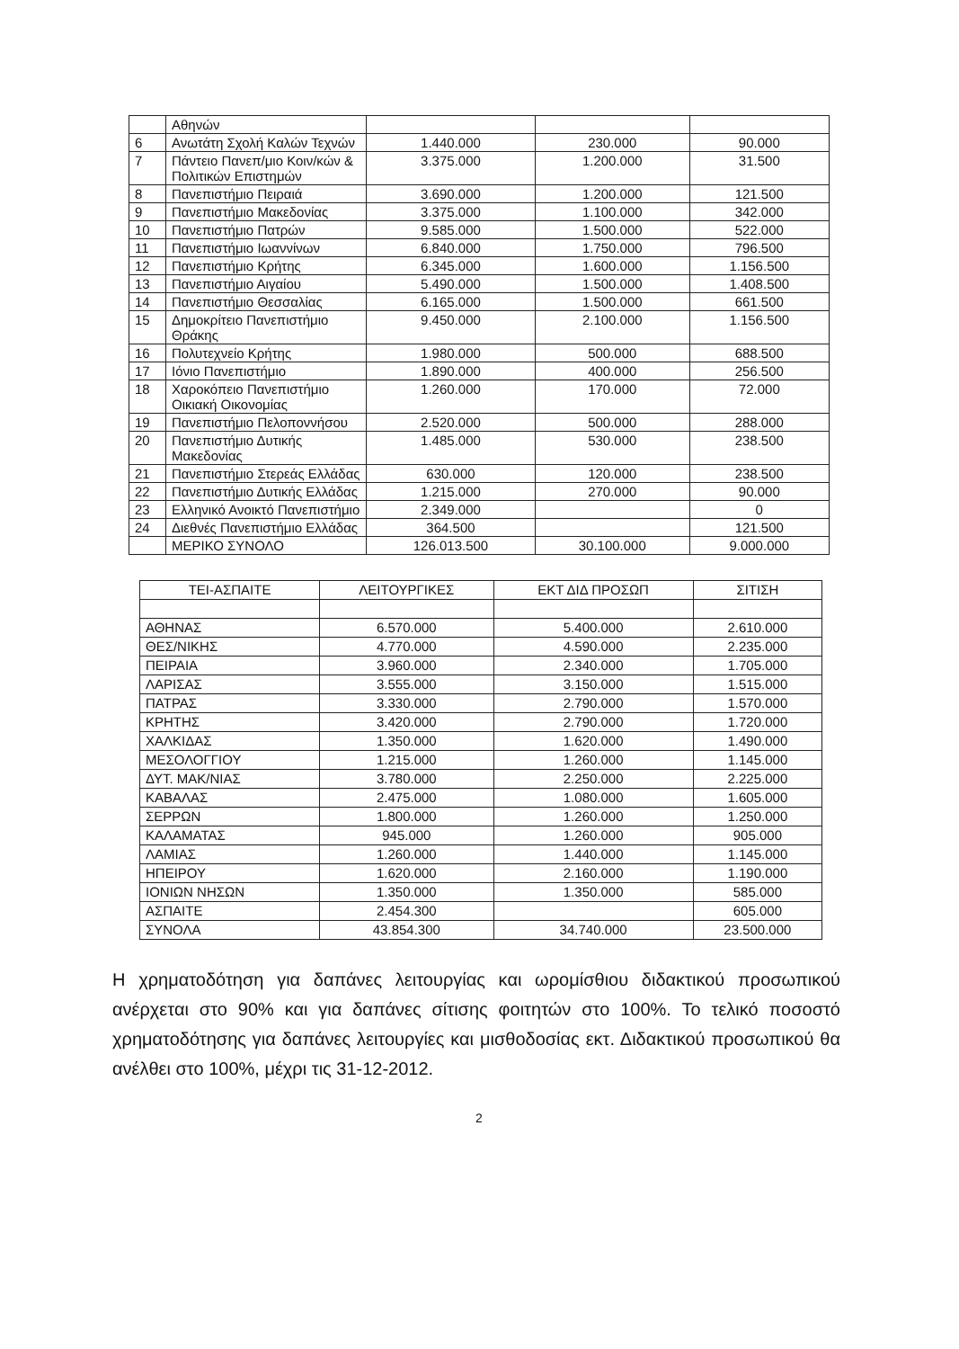| | Αθηνών | | | |
| 6 | Ανωτάτη Σχολή Καλών Τεχνών | 1.440.000 | 230.000 | 90.000 |
| 7 | Πάντειο Πανεπ/μιο Κοιν/κών & Πολιτικών Επιστημών | 3.375.000 | 1.200.000 | 31.500 |
| 8 | Πανεπιστήμιο Πειραιά | 3.690.000 | 1.200.000 | 121.500 |
| 9 | Πανεπιστήμιο Μακεδονίας | 3.375.000 | 1.100.000 | 342.000 |
| 10 | Πανεπιστήμιο Πατρών | 9.585.000 | 1.500.000 | 522.000 |
| 11 | Πανεπιστήμιο Ιωαννίνων | 6.840.000 | 1.750.000 | 796.500 |
| 12 | Πανεπιστήμιο Κρήτης | 6.345.000 | 1.600.000 | 1.156.500 |
| 13 | Πανεπιστήμιο Αιγαίου | 5.490.000 | 1.500.000 | 1.408.500 |
| 14 | Πανεπιστήμιο Θεσσαλίας | 6.165.000 | 1.500.000 | 661.500 |
| 15 | Δημοκρίτειο Πανεπιστήμιο Θράκης | 9.450.000 | 2.100.000 | 1.156.500 |
| 16 | Πολυτεχνείο Κρήτης | 1.980.000 | 500.000 | 688.500 |
| 17 | Ιόνιο Πανεπιστήμιο | 1.890.000 | 400.000 | 256.500 |
| 18 | Χαροκόπειο Πανεπιστήμιο Οικιακή Οικονομίας | 1.260.000 | 170.000 | 72.000 |
| 19 | Πανεπιστήμιο Πελοποννήσου | 2.520.000 | 500.000 | 288.000 |
| 20 | Πανεπιστήμιο Δυτικής Μακεδονίας | 1.485.000 | 530.000 | 238.500 |
| 21 | Πανεπιστήμιο Στερεάς Ελλάδας | 630.000 | 120.000 | 238.500 |
| 22 | Πανεπιστήμιο Δυτικής Ελλάδας | 1.215.000 | 270.000 | 90.000 |
| 23 | Ελληνικό Ανοικτό Πανεπιστήμιο | 2.349.000 | | 0 |
| 24 | Διεθνές Πανεπιστήμιο Ελλάδας | 364.500 | | 121.500 |
| | ΜΕΡΙΚΟ ΣΥΝΟΛΟ | 126.013.500 | 30.100.000 | 9.000.000 |
| ΤΕΙ-ΑΣΠΑΙΤΕ | ΛΕΙΤΟΥΡΓΙΚΕΣ | ΕΚΤ ΔΙΔ ΠΡΟΣΩΠ | ΣΙΤΙΣΗ |
| --- | --- | --- | --- |
| ΑΘΗΝΑΣ | 6.570.000 | 5.400.000 | 2.610.000 |
| ΘΕΣ/ΝΙΚΗΣ | 4.770.000 | 4.590.000 | 2.235.000 |
| ΠΕΙΡΑΙΑ | 3.960.000 | 2.340.000 | 1.705.000 |
| ΛΑΡΙΣΑΣ | 3.555.000 | 3.150.000 | 1.515.000 |
| ΠΑΤΡΑΣ | 3.330.000 | 2.790.000 | 1.570.000 |
| ΚΡΗΤΗΣ | 3.420.000 | 2.790.000 | 1.720.000 |
| ΧΑΛΚΙΔΑΣ | 1.350.000 | 1.620.000 | 1.490.000 |
| ΜΕΣΟΛΟΓΓΙΟΥ | 1.215.000 | 1.260.000 | 1.145.000 |
| ΔΥΤ. ΜΑΚ/ΝΙΑΣ | 3.780.000 | 2.250.000 | 2.225.000 |
| ΚΑΒΑΛΑΣ | 2.475.000 | 1.080.000 | 1.605.000 |
| ΣΕΡΡΩΝ | 1.800.000 | 1.260.000 | 1.250.000 |
| ΚΑΛΑΜΑΤΑΣ | 945.000 | 1.260.000 | 905.000 |
| ΛΑΜΙΑΣ | 1.260.000 | 1.440.000 | 1.145.000 |
| ΗΠΕΙΡΟΥ | 1.620.000 | 2.160.000 | 1.190.000 |
| ΙΟΝΙΩΝ ΝΗΣΩΝ | 1.350.000 | 1.350.000 | 585.000 |
| ΑΣΠΑΙΤΕ | 2.454.300 | | 605.000 |
| ΣΥΝΟΛΑ | 43.854.300 | 34.740.000 | 23.500.000 |
Η χρηματοδότηση για δαπάνες λειτουργίας και ωρομίσθιου διδακτικού προσωπικού ανέρχεται στο 90% και για δαπάνες σίτισης φοιτητών στο 100%. Το τελικό ποσοστό χρηματοδότησης για δαπάνες λειτουργίες και μισθοδοσίας εκτ. Διδακτικού προσωπικού θα ανέλθει στο 100%, μέχρι τις 31-12-2012.
2